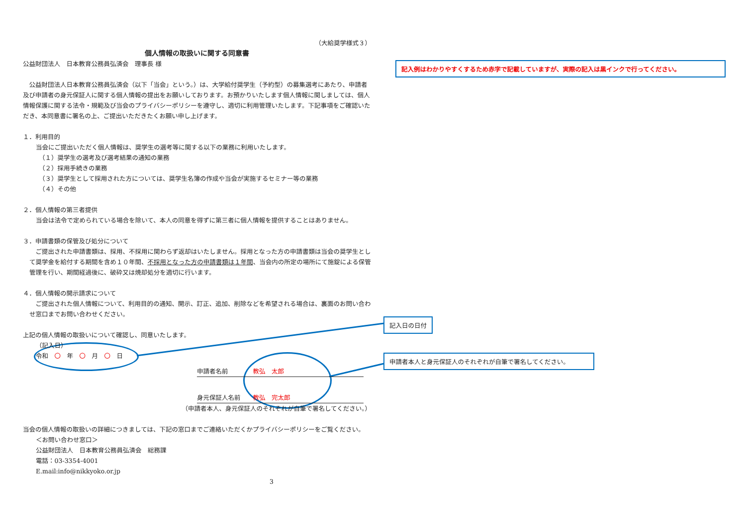（大給奨学様式３）
個人情報の取扱いに関する同意書
公益財団法人　日本教育公務員弘済会　理事長 様
　公益財団法人日本教育公務員弘済会（以下「当会」という。）は、大学給付奨学生（予約型）の募集選考にあたり、申請者及び申請者の身元保証人に関する個人情報の提出をお願いしております。お預かりいたします個人情報に関しましては、個人情報保護に関する法令・規範及び当会のプライバシーポリシーを遵守し、適切に利用管理いたします。下記事項をご確認いただき、本同意書に署名の上、ご提出いただきたくお願い申し上げます。
１．利用目的
当会にご提出いただく個人情報は、奨学生の選考等に関する以下の業務に利用いたします。
（１）奨学生の選考及び選考結果の通知の業務
（２）採用手続きの業務
（３）奨学生として採用された方については、奨学生名簿の作成や当会が実施するセミナー等の業務
（４）その他
２．個人情報の第三者提供
当会は法令で定められている場合を除いて、本人の同意を得ずに第三者に個人情報を提供することはありません。
３．申請書類の保管及び処分について
　ご提出された申請書類は、採用、不採用に関わらず返却はいたしません。採用となった方の申請書類は当会の奨学生として奨学金を給付する期間を含め１０年間、不採用となった方の申請書類は１年間、当会内の所定の場所にて施錠による保管管理を行い、期間経過後に、破砕又は焼却処分を適切に行います。
４．個人情報の開示請求について
　ご提出された個人情報について、利用目的の通知、開示、訂正、追加、削除などを希望される場合は、裏面のお問い合わせ窓口までお問い合わせください。
上記の個人情報の取扱いについて確認し、同意いたします。
（記入日）
令和　〇　年　〇　月　〇　日
申請者名前　　　　教弘　太郎
身元保証人名前　　教弘　完太郎
（申請者本人、身元保証人のそれぞれが自筆で署名してください。）
当会の個人情報の取扱いの詳細につきましては、下記の窓口までご連絡いただくかプライバシーポリシーをご覧ください。
＜お問い合わせ窓口＞
公益財団法人　日本教育公務員弘済会　総務課
電話：03-3354-4001
E.mail:info@nikkyoko.or.jp
3
記入例はわかりやすくするため赤字で記載していますが、実際の記入は黒インクで行ってください。
記入日の日付
申請者本人と身元保証人のそれぞれが自筆で署名してください。